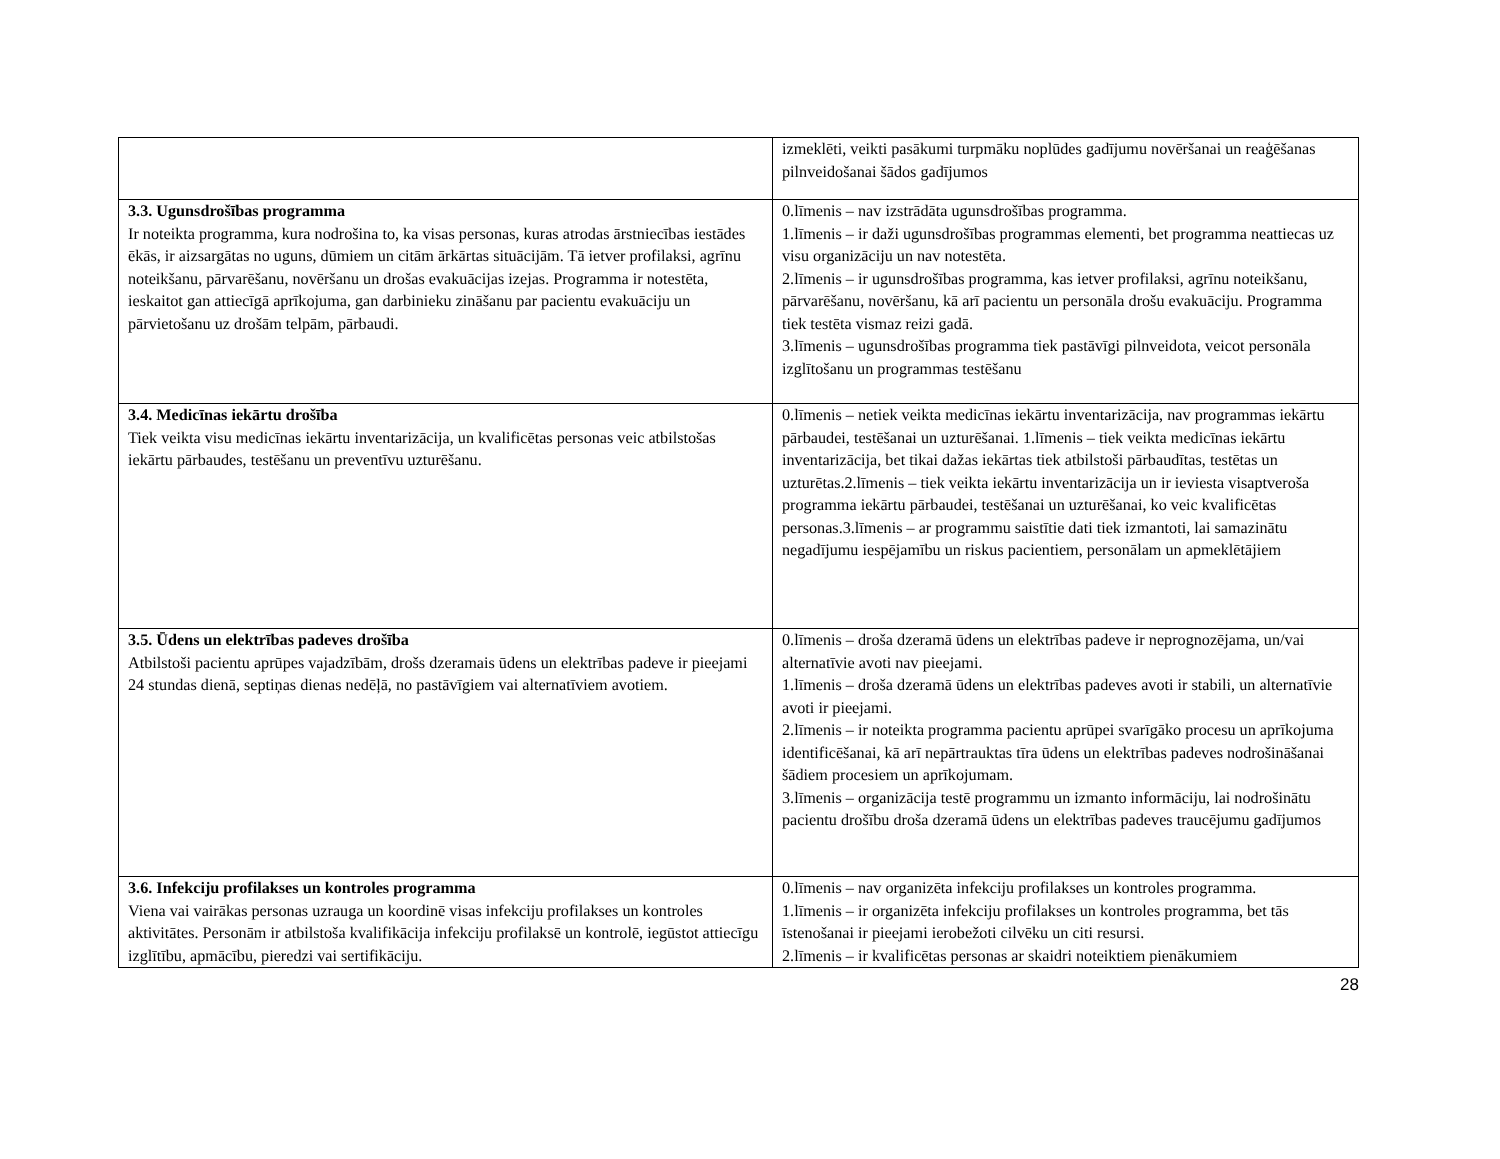| | izmeklēti, veikti pasākumi turpmāku noplūdes gadījumu novēršanai un reaģēšanas pilnveidošanai šādos gadījumos |
| 3.3. Ugunsdrošības programma Ir noteikta programma, kura nodrošina to, ka visas personas, kuras atrodas ārstniecības iestādes ēkās, ir aizsargātas no uguns, dūmiem un citām ārkārtas situācijām. Tā ietver profilaksi, agrīnu noteikšanu, pārvarēšanu, novēršanu un drošas evakuācijas izejas. Programma ir notestēta, ieskaitot gan attiecīgā aprīkojuma, gan darbinieku zināšanu par pacientu evakuāciju un pārvietošanu uz drošām telpām, pārbaudi. | 0.līmenis – nav izstrādāta ugunsdrošības programma. 1.līmenis – ir daži ugunsdrošības programmas elementi, bet programma neattiecas uz visu organizāciju un nav notestēta. 2.līmenis – ir ugunsdrošības programma, kas ietver profilaksi, agrīnu noteikšanu, pārvarēšanu, novēršanu, kā arī pacientu un personāla drošu evakuāciju. Programma tiek testēta vismaz reizi gadā. 3.līmenis – ugunsdrošības programma tiek pastāvīgi pilnveidota, veicot personāla izglītošanu un programmas testēšanu |
| 3.4. Medicīnas iekārtu drošība Tiek veikta visu medicīnas iekārtu inventarizācija, un kvalificētas personas veic atbilstošas iekārtu pārbaudes, testēšanu un preventīvu uzturēšanu. | 0.līmenis – netiek veikta medicīnas iekārtu inventarizācija, nav programmas iekārtu pārbaudei, testēšanai un uzturēšanai. 1.līmenis – tiek veikta medicīnas iekārtu inventarizācija, bet tikai dažas iekārtas tiek atbilstoši pārbaudītas, testētas un uzturētas.2.līmenis – tiek veikta iekārtu inventarizācija un ir ieviesta visaptveroša programma iekārtu pārbaudei, testēšanai un uzturēšanai, ko veic kvalificētas personas.3.līmenis – ar programmu saistītie dati tiek izmantoti, lai samazinātu negadījumu iespējamību un riskus pacientiem, personālam un apmeklētājiem |
| 3.5. Ūdens un elektrības padeves drošība Atbilstoši pacientu aprūpes vajadzībām, drošs dzeramais ūdens un elektrības padeve ir pieejami 24 stundas dienā, septiņas dienas nedēļā, no pastāvīgiem vai alternatīviem avotiem. | 0.līmenis – droša dzeramā ūdens un elektrības padeve ir neprognozējama, un/vai alternatīvie avoti nav pieejami. 1.līmenis – droša dzeramā ūdens un elektrības padeves avoti ir stabili, un alternatīvie avoti ir pieejami. 2.līmenis – ir noteikta programma pacientu aprūpei svarīgāko procesu un aprīkojuma identificēšanai, kā arī nepārtrauktas tīra ūdens un elektrības padeves nodrošināšanai šādiem procesiem un aprīkojumam. 3.līmenis – organizācija testē programmu un izmanto informāciju, lai nodrošinātu pacientu drošību droša dzeramā ūdens un elektrības padeves traucējumu gadījumos |
| 3.6. Infekciju profilakses un kontroles programma Viena vai vairākas personas uzrauga un koordinē visas infekciju profilakses un kontroles aktivitātes. Personām ir atbilstoša kvalifikācija infekciju profilaksē un kontrolē, iegūstot attiecīgu izglītību, apmācību, pieredzi vai sertifikāciju. | 0.līmenis – nav organizēta infekciju profilakses un kontroles programma. 1.līmenis – ir organizēta infekciju profilakses un kontroles programma, bet tās īstenošanai ir pieejami ierobežoti cilvēku un citi resursi. 2.līmenis – ir kvalificētas personas ar skaidri noteiktiem pienākumiem |
28